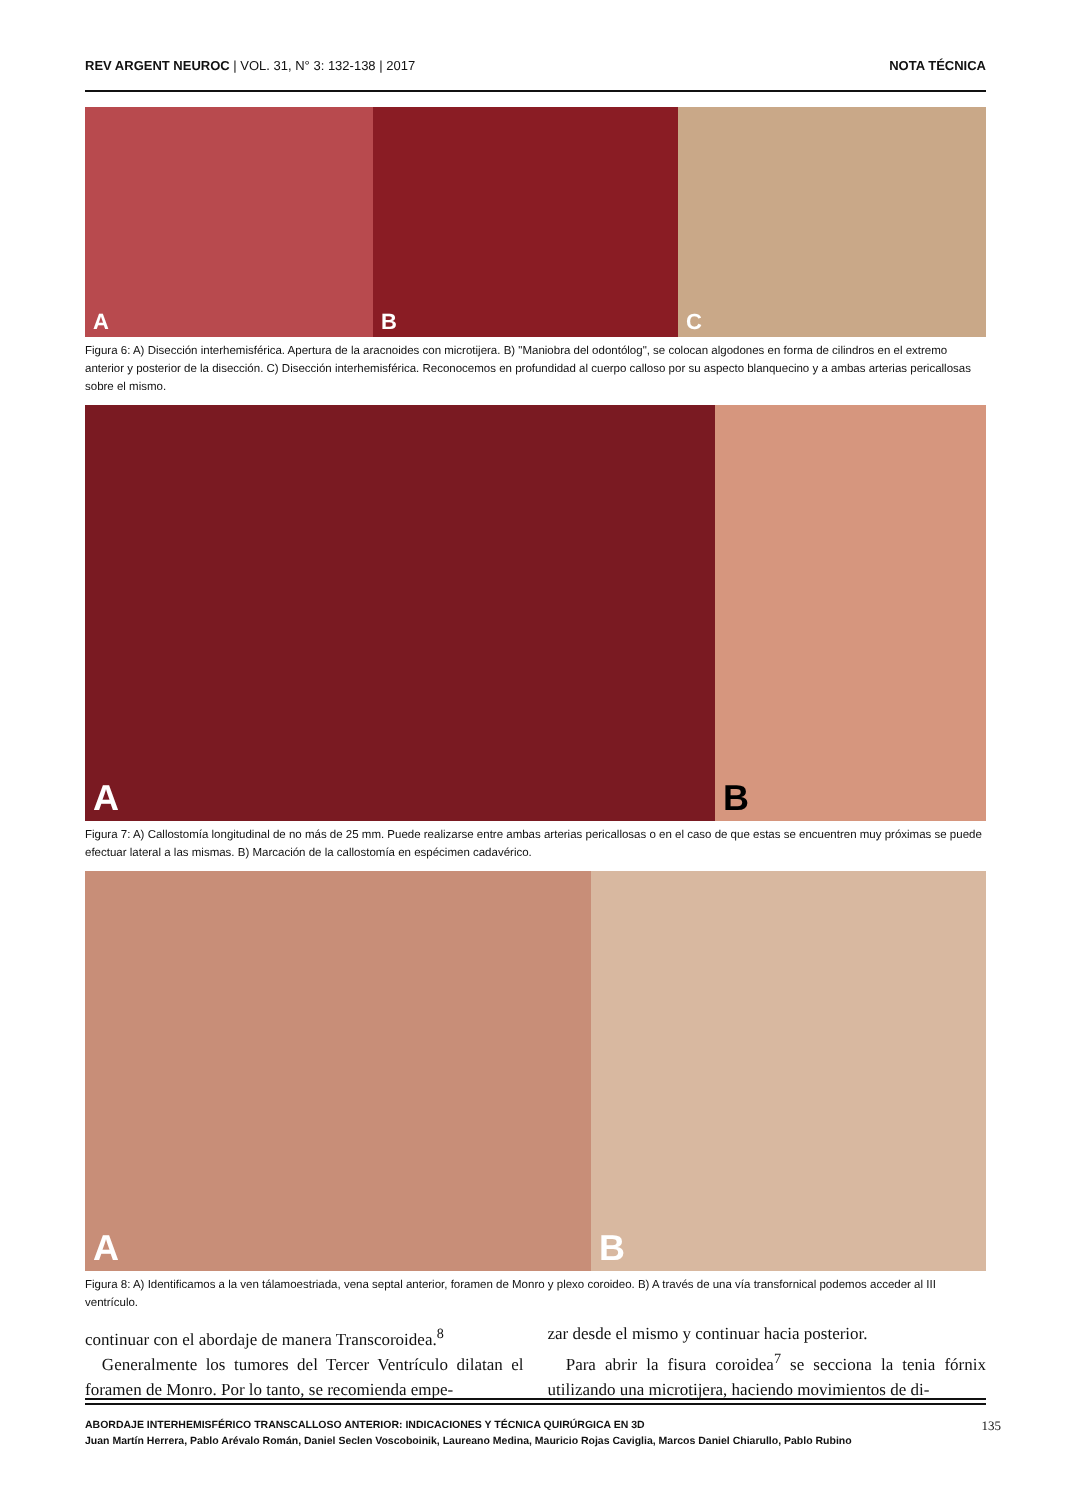REV ARGENT NEUROC | VOL. 31, N° 3: 132-138 | 2017
NOTA TÉCNICA
A B C
Figura 6: A) Disección interhemisférica. Apertura de la aracnoides con microtijera. B) "Maniobra del odontólog", se colocan algodones en forma de cilindros en el extremo anterior y posterior de la disección. C) Disección interhemisférica. Reconocemos en profundidad al cuerpo calloso por su aspecto blanquecino y a ambas arterias pericallosas sobre el mismo.
A B
Figura 7: A) Callostomía longitudinal de no más de 25 mm. Puede realizarse entre ambas arterias pericallosas o en el caso de que estas se encuentren muy próximas se puede efectuar lateral a las mismas. B) Marcación de la callostomía en espécimen cadavérico.
A B
Figura 8: A) Identificamos a la ven tálamoestriada, vena septal anterior, foramen de Monro y plexo coroideo. B) A través de una vía transfornical podemos acceder al III ventrículo.
continuar con el abordaje de manera Transcoroidea.<sup>8</sup>
Generalmente los tumores del Tercer Ventrículo dilatan el foramen de Monro. Por lo tanto, se recomienda empe-
zar desde el mismo y continuar hacia posterior.
Para abrir la fisura coroidea<sup>7</sup> se secciona la tenia fórnix utilizando una microtijera, haciendo movimientos de di-
ABORDAJE INTERHEMISFÉRICO TRANSCALLOSO ANTERIOR: INDICACIONES Y TÉCNICA QUIRÚRGICA EN 3D 135
Juan Martín Herrera, Pablo Arévalo Román, Daniel Seclen Voscoboinik, Laureano Medina, Mauricio Rojas Caviglia, Marcos Daniel Chiarullo, Pablo Rubino